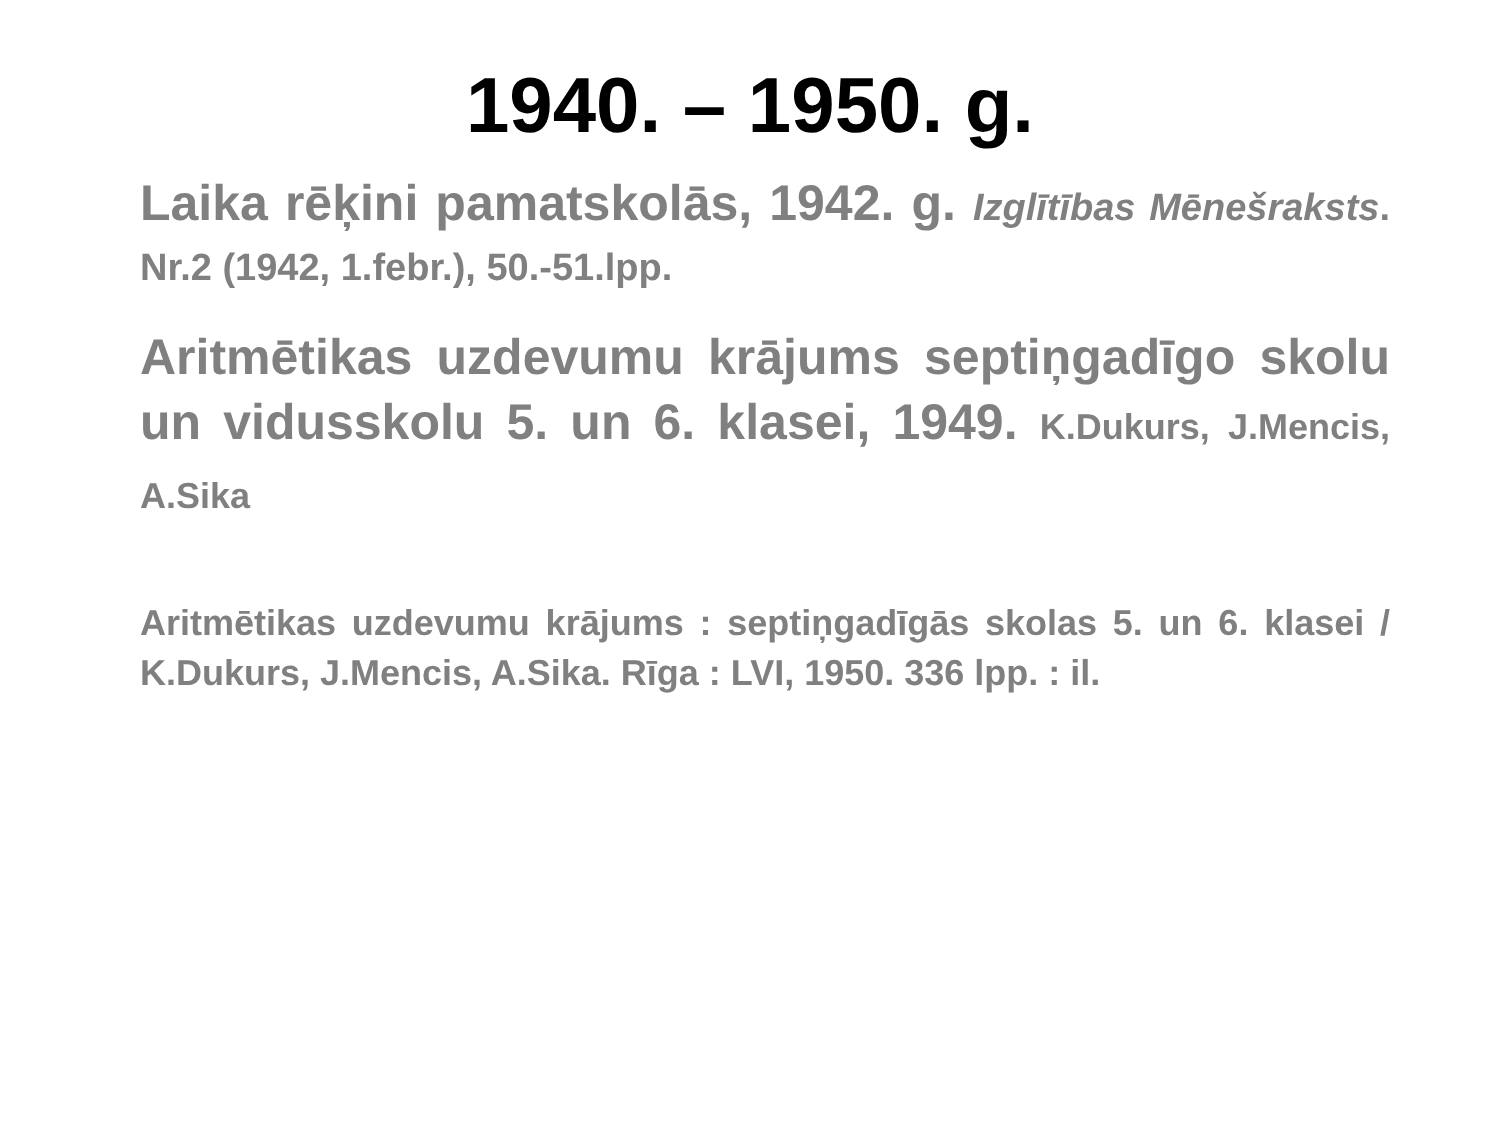1940. – 1950. g.
Laika rēķini pamatskolās, 1942. g. Izglītības Mēnešraksts. Nr.2 (1942, 1.febr.), 50.-51.lpp.
Aritmētikas uzdevumu krājums septiņgadīgo skolu un vidusskolu 5. un 6. klasei, 1949. K.Dukurs, J.Mencis, A.Sika
Aritmētikas uzdevumu krājums : septiņgadīgās skolas 5. un 6. klasei / K.Dukurs, J.Mencis, A.Sika. Rīga : LVI, 1950. 336 lpp. : il.